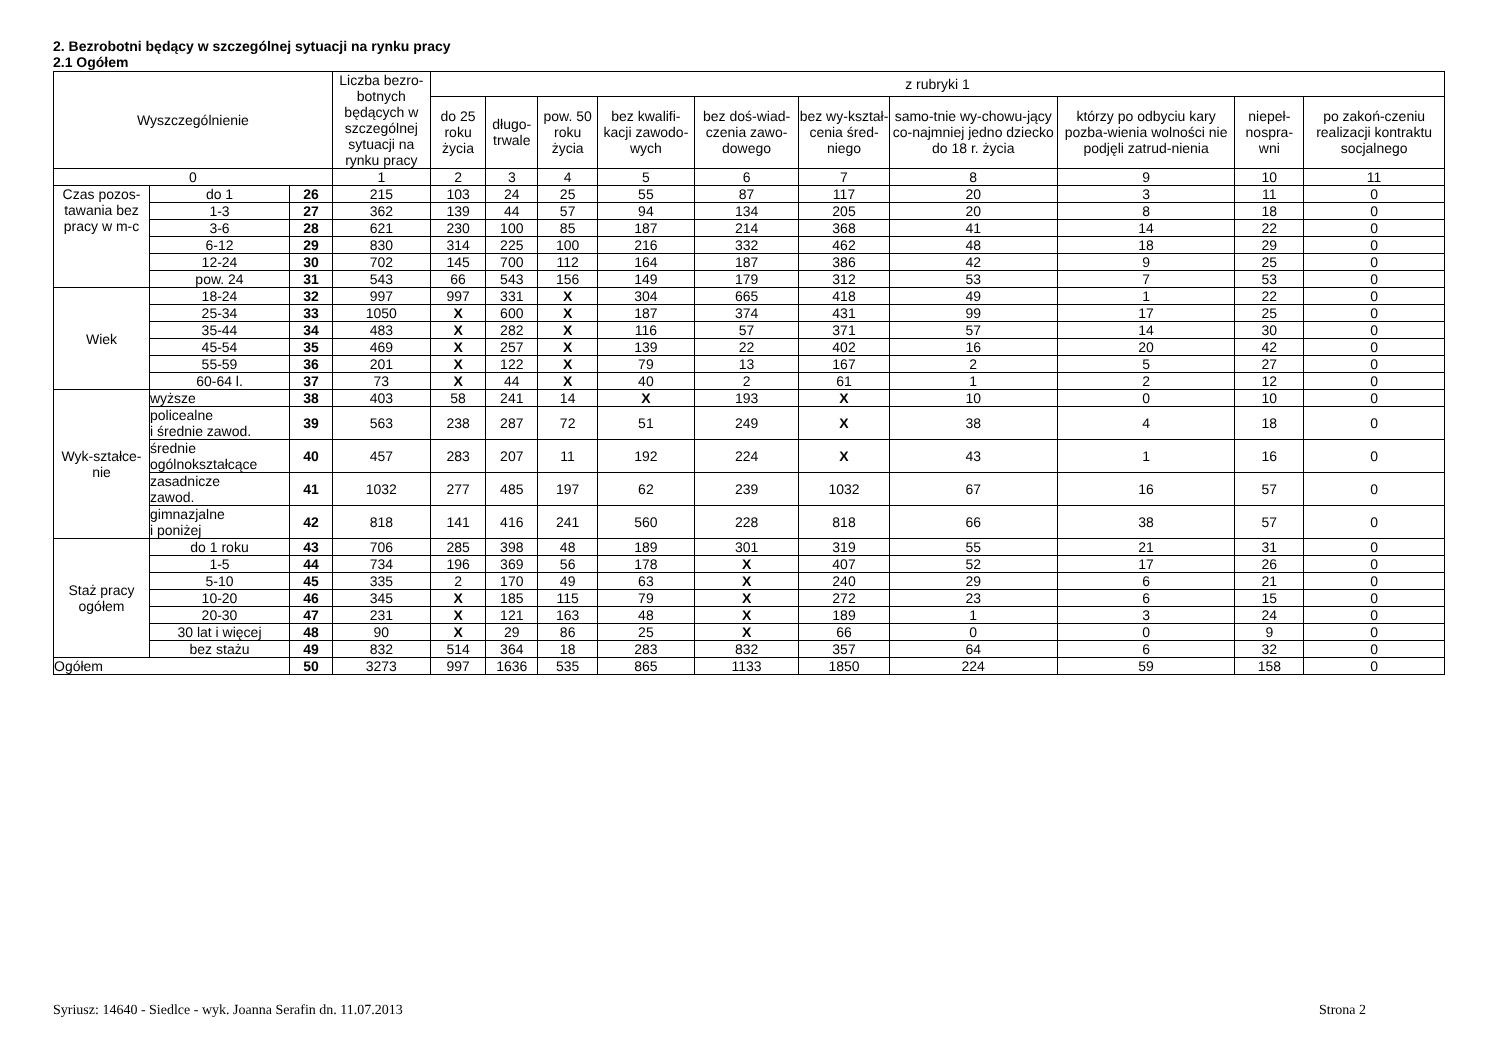2. Bezrobotni będący w szczególnej sytuacji na rynku pracy
2.1 Ogółem
| Wyszczególnienie | | | Liczba bezro-botnych będących w szczególnej sytuacji na rynku pracy | z rubryki 1 | | | | | | | | | |
| --- | --- | --- | --- | --- | --- | --- | --- | --- | --- | --- | --- | --- | --- |
| | | | | do 25 roku życia | długo-trwale | pow. 50 roku życia | bez kwalifi-kacji zawodo-wych | bez doś-wiad-czenia zawo-dowego | bez wy-kształ-cenia śred-niego | samo-tnie wy-chowu-jący co-najmniej jedno dziecko do 18 r. życia | którzy po odbyciu kary pozba-wienia wolności nie podjęli zatrud-nienia | niepeł-nospra-wni | po zakoń-czeniu realizacji kontraktu socjalnego |
| 0 | | | 1 | 2 | 3 | 4 | 5 | 6 | 7 | 8 | 9 | 10 | 11 |
| Czas pozos-tawania bez pracy w m-c | do 1 | 26 | 215 | 103 | 24 | 25 | 55 | 87 | 117 | 20 | 3 | 11 | 0 |
| | 1-3 | 27 | 362 | 139 | 44 | 57 | 94 | 134 | 205 | 20 | 8 | 18 | 0 |
| | 3-6 | 28 | 621 | 230 | 100 | 85 | 187 | 214 | 368 | 41 | 14 | 22 | 0 |
| | 6-12 | 29 | 830 | 314 | 225 | 100 | 216 | 332 | 462 | 48 | 18 | 29 | 0 |
| | 12-24 | 30 | 702 | 145 | 700 | 112 | 164 | 187 | 386 | 42 | 9 | 25 | 0 |
| | pow. 24 | 31 | 543 | 66 | 543 | 156 | 149 | 179 | 312 | 53 | 7 | 53 | 0 |
| Wiek | 18-24 | 32 | 997 | 997 | 331 | X | 304 | 665 | 418 | 49 | 1 | 22 | 0 |
| | 25-34 | 33 | 1050 | X | 600 | X | 187 | 374 | 431 | 99 | 17 | 25 | 0 |
| | 35-44 | 34 | 483 | X | 282 | X | 116 | 57 | 371 | 57 | 14 | 30 | 0 |
| | 45-54 | 35 | 469 | X | 257 | X | 139 | 22 | 402 | 16 | 20 | 42 | 0 |
| | 55-59 | 36 | 201 | X | 122 | X | 79 | 13 | 167 | 2 | 5 | 27 | 0 |
| | 60-64 l. | 37 | 73 | X | 44 | X | 40 | 2 | 61 | 1 | 2 | 12 | 0 |
| Wyk-ształce-nie | wyższe | 38 | 403 | 58 | 241 | 14 | X | 193 | X | 10 | 0 | 10 | 0 |
| | policealne i średnie zawod. | 39 | 563 | 238 | 287 | 72 | 51 | 249 | X | 38 | 4 | 18 | 0 |
| | średnie ogólnokształcące | 40 | 457 | 283 | 207 | 11 | 192 | 224 | X | 43 | 1 | 16 | 0 |
| | zasadnicze zawod. | 41 | 1032 | 277 | 485 | 197 | 62 | 239 | 1032 | 67 | 16 | 57 | 0 |
| | gimnazjalne i poniżej | 42 | 818 | 141 | 416 | 241 | 560 | 228 | 818 | 66 | 38 | 57 | 0 |
| Staż pracy ogółem | do 1 roku | 43 | 706 | 285 | 398 | 48 | 189 | 301 | 319 | 55 | 21 | 31 | 0 |
| | 1-5 | 44 | 734 | 196 | 369 | 56 | 178 | X | 407 | 52 | 17 | 26 | 0 |
| | 5-10 | 45 | 335 | 2 | 170 | 49 | 63 | X | 240 | 29 | 6 | 21 | 0 |
| | 10-20 | 46 | 345 | X | 185 | 115 | 79 | X | 272 | 23 | 6 | 15 | 0 |
| | 20-30 | 47 | 231 | X | 121 | 163 | 48 | X | 189 | 1 | 3 | 24 | 0 |
| | 30 lat i więcej | 48 | 90 | X | 29 | 86 | 25 | X | 66 | 0 | 0 | 9 | 0 |
| | bez stażu | 49 | 832 | 514 | 364 | 18 | 283 | 832 | 357 | 64 | 6 | 32 | 0 |
| Ogółem | | 50 | 3273 | 997 | 1636 | 535 | 865 | 1133 | 1850 | 224 | 59 | 158 | 0 |
Syriusz: 14640 - Siedlce - wyk. Joanna Serafin dn. 11.07.2013
Strona 2